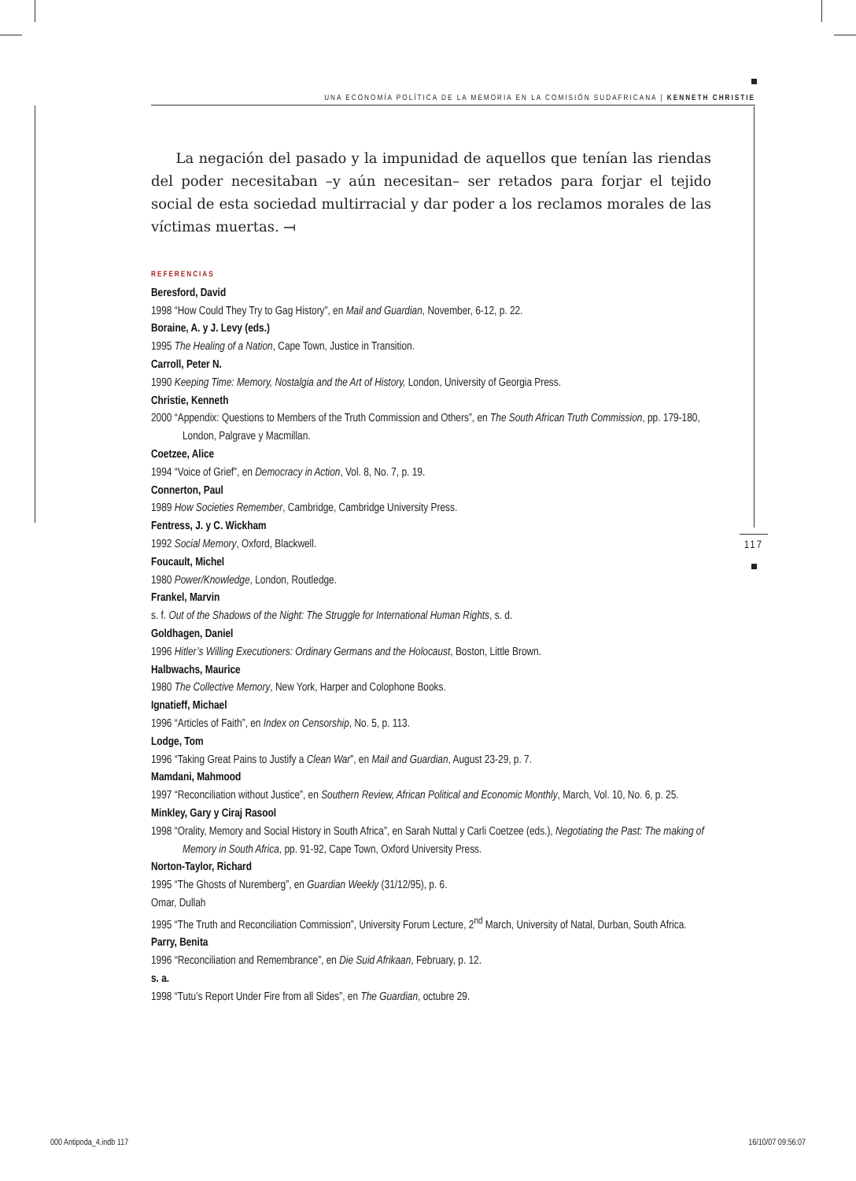UNA ECONOMÍA POLÍTICA DE LA MEMORIA EN LA COMISIÓN SUDAFRICANA | KENNETH CHRISTIE
117
La negación del pasado y la impunidad de aquellos que tenían las riendas del poder necesitaban –y aún necesitan– ser retados para forjar el tejido social de esta sociedad multirracial y dar poder a los reclamos morales de las víctimas muertas. ⟞
REFERENCIAS
Beresford, David
1998 “How Could They Try to Gag History”, en Mail and Guardian, November, 6-12, p. 22.
Boraine, A. y J. Levy (eds.)
1995 The Healing of a Nation, Cape Town, Justice in Transition.
Carroll, Peter N.
1990 Keeping Time: Memory, Nostalgia and the Art of History, London, University of Georgia Press.
Christie, Kenneth
2000 “Appendix: Questions to Members of the Truth Commission and Others”, en The South African Truth Commission, pp. 179-180, London, Palgrave y Macmillan.
Coetzee, Alice
1994 “Voice of Grief”, en Democracy in Action, Vol. 8, No. 7, p. 19.
Connerton, Paul
1989 How Societies Remember, Cambridge, Cambridge University Press.
Fentress, J. y C. Wickham
1992 Social Memory, Oxford, Blackwell.
Foucault, Michel
1980 Power/Knowledge, London, Routledge.
Frankel, Marvin
s. f. Out of the Shadows of the Night: The Struggle for International Human Rights, s. d.
Goldhagen, Daniel
1996 Hitler’s Willing Executioners: Ordinary Germans and the Holocaust, Boston, Little Brown.
Halbwachs, Maurice
1980 The Collective Memory, New York, Harper and Colophone Books.
Ignatieff, Michael
1996 “Articles of Faith”, en Index on Censorship, No. 5, p. 113.
Lodge, Tom
1996 “Taking Great Pains to Justify a Clean War”, en Mail and Guardian, August 23-29, p. 7.
Mamdani, Mahmood
1997 “Reconciliation without Justice”, en Southern Review, African Political and Economic Monthly, March, Vol. 10, No. 6, p. 25.
Minkley, Gary y Ciraj Rasool
1998 “Orality, Memory and Social History in South Africa”, en Sarah Nuttal y Carli Coetzee (eds.), Negotiating the Past: The making of Memory in South Africa, pp. 91-92, Cape Town, Oxford University Press.
Norton-Taylor, Richard
1995 “The Ghosts of Nuremberg”, en Guardian Weekly (31/12/95), p. 6.
Omar, Dullah
1995 “The Truth and Reconciliation Commission”, University Forum Lecture, 2<sup>nd</sup> March, University of Natal, Durban, South Africa.
Parry, Benita
1996 “Reconciliation and Remembrance”, en Die Suid Afrikaan, February, p. 12.
s. a.
1998 “Tutu’s Report Under Fire from all Sides”, en The Guardian, octubre 29.
000 Antipoda_4.indb 117 16/10/07 09:56:07